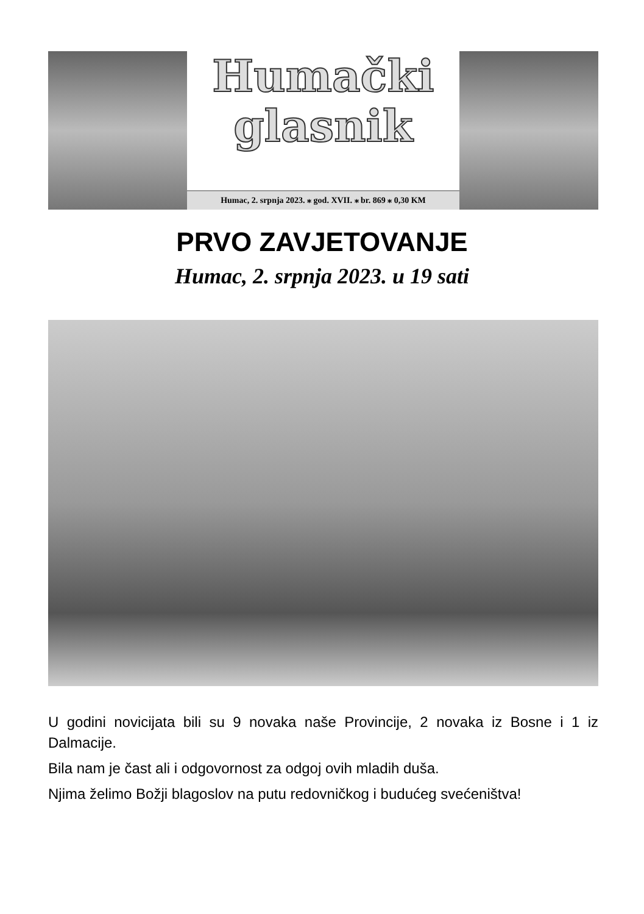Humački
glasnik
Humac, 2. srpnja 2023. ⁎ god. XVII. ⁎ br. 869 ⁎ 0,30 KM
PRVO ZAVJETOVANJE
Humac, 2. srpnja 2023. u 19 sati
U godini novicijata bili su 9 novaka naše Provincije, 2 novaka iz Bosne i 1 iz Dalmacije.
Bila nam je čast ali i odgovornost za odgoj ovih mladih duša.
Njima želimo Božji blagoslov na putu redovničkog i budućeg svećeništva!